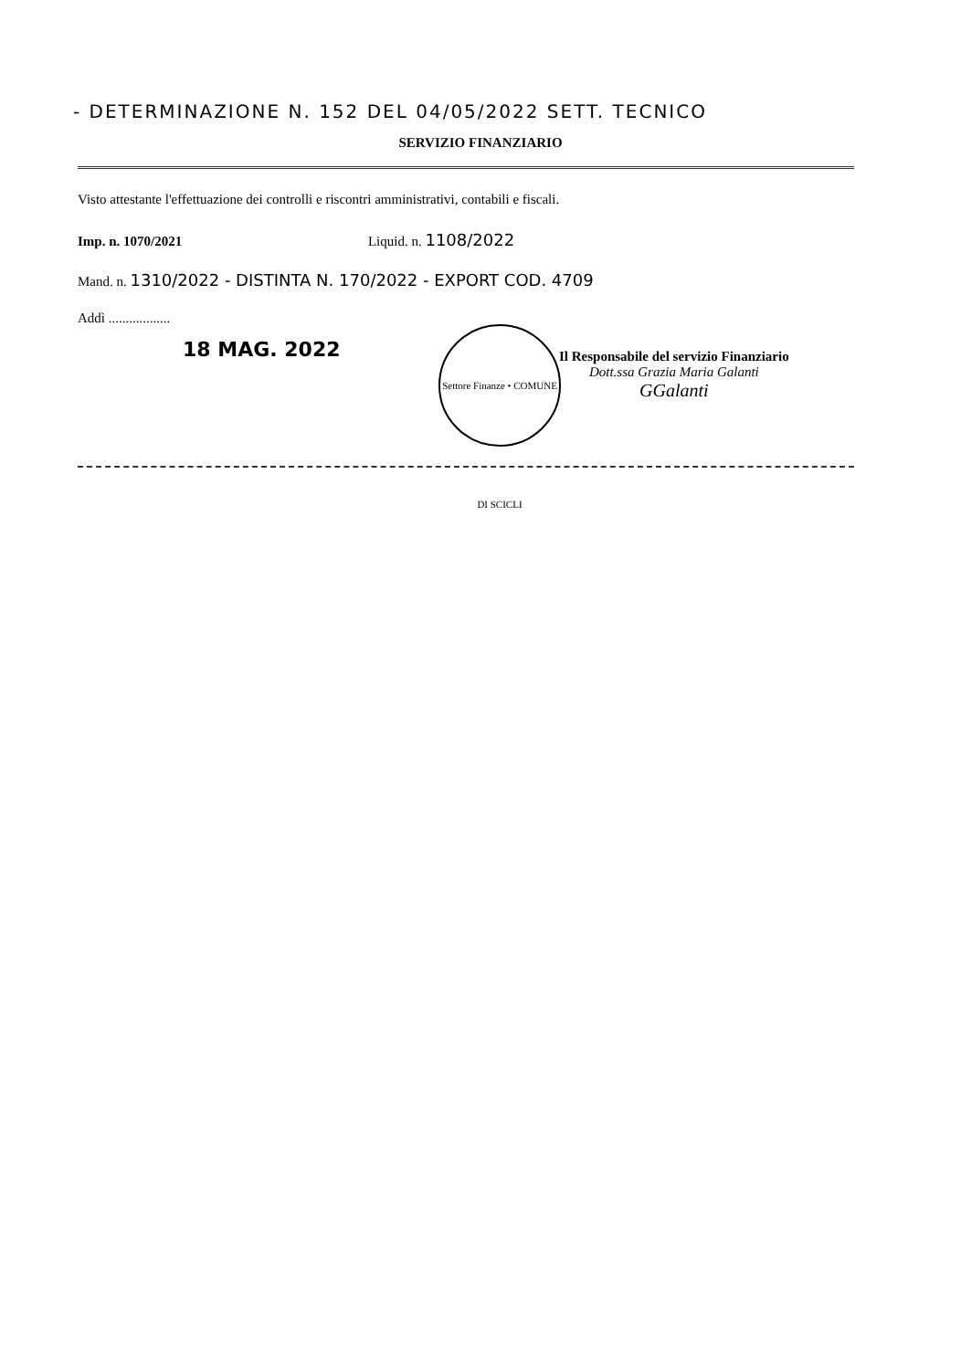- DETERMINAZIONE N. 152 DEL 04/05/2022 SETT. TECNICO
SERVIZIO FINANZIARIO
Visto attestante l'effettuazione dei controlli e riscontri amministrativi, contabili e fiscali.
Imp. n. 1070/2021 Liquid. n. 1108/2022
Mand. n. 1310/2022 - DISTINTA N. 170/2022 - EXPORT COD. 4709
Addì ..................
18 MAG. 2022
Settore Finanze • COMUNE DI SCICLI
Il Responsabile del servizio Finanziario
Dott.ssa Grazia Maria Galanti
GGalanti